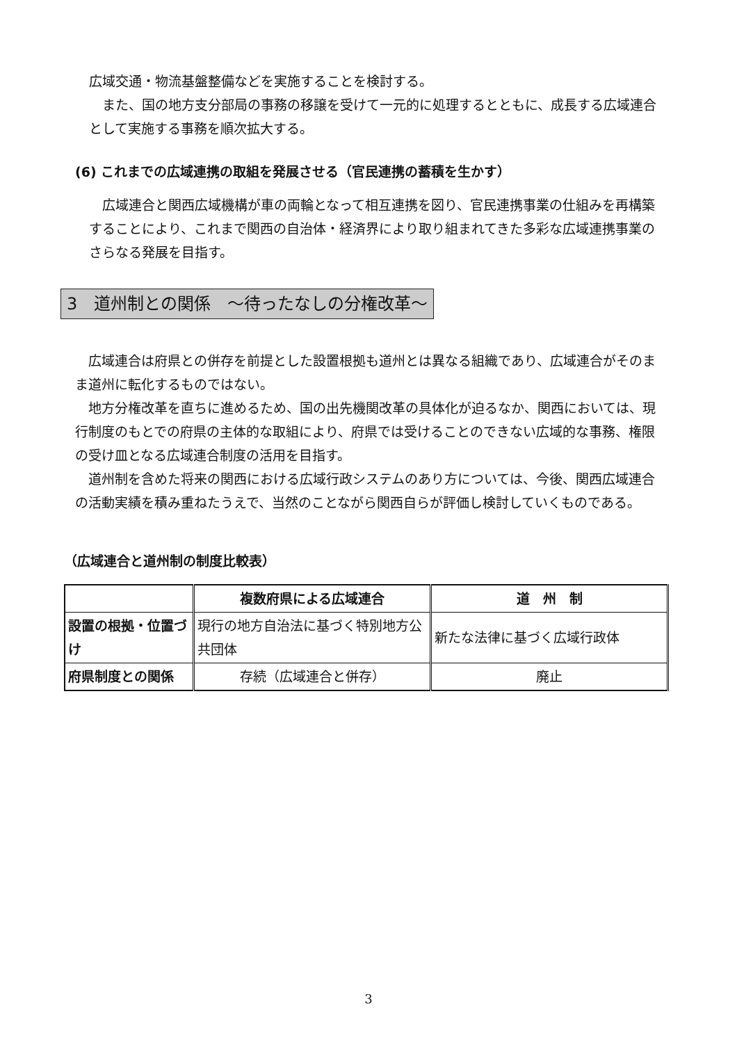広域交通・物流基盤整備などを実施することを検討する。
また、国の地方支分部局の事務の移譲を受けて一元的に処理するとともに、成長する広域連合として実施する事務を順次拡大する。
(6) これまでの広域連携の取組を発展させる（官民連携の蓄積を生かす）
広域連合と関西広域機構が車の両輪となって相互連携を図り、官民連携事業の仕組みを再構築することにより、これまで関西の自治体・経済界により取り組まれてきた多彩な広域連携事業のさらなる発展を目指す。
3　道州制との関係　～待ったなしの分権改革～
広域連合は府県との併存を前提とした設置根拠も道州とは異なる組織であり、広域連合がそのまま道州に転化するものではない。
地方分権改革を直ちに進めるため、国の出先機関改革の具体化が迫るなか、関西においては、現行制度のもとでの府県の主体的な取組により、府県では受けることのできない広域的な事務、権限の受け皿となる広域連合制度の活用を目指す。
道州制を含めた将来の関西における広域行政システムのあり方については、今後、関西広域連合の活動実績を積み重ねたうえで、当然のことながら関西自らが評価し検討していくものである。
（広域連合と道州制の制度比較表）
| | 複数府県による広域連合 | 道 州 制 |
| --- | --- | --- |
| 設置の根拠・位置づけ | 現行の地方自治法に基づく特別地方公共団体 | 新たな法律に基づく広域行政体 |
| 府県制度との関係 | 存続（広域連合と併存） | 廃止 |
3